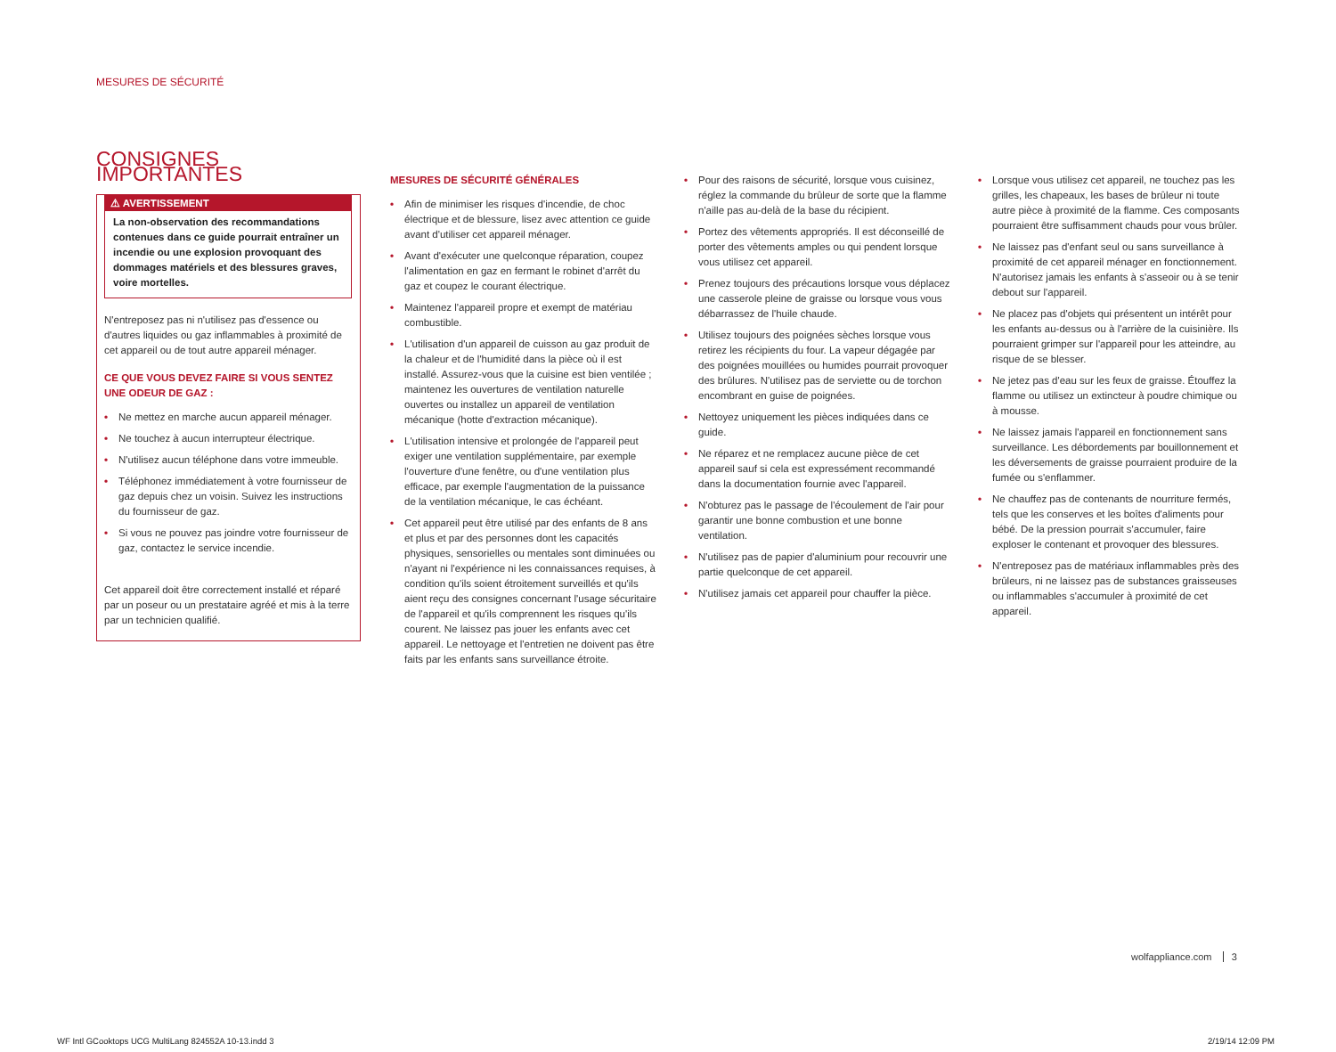MESURES DE SÉCURITÉ
CONSIGNES IMPORTANTES
⚠ AVERTISSEMENT
La non-observation des recommandations contenues dans ce guide pourrait entraîner un incendie ou une explosion provoquant des dommages matériels et des blessures graves, voire mortelles.
N'entreposez pas ni n'utilisez pas d'essence ou d'autres liquides ou gaz inflammables à proximité de cet appareil ou de tout autre appareil ménager.
CE QUE VOUS DEVEZ FAIRE SI VOUS SENTEZ UNE ODEUR DE GAZ :
• Ne mettez en marche aucun appareil ménager.
• Ne touchez à aucun interrupteur électrique.
• N'utilisez aucun téléphone dans votre immeuble.
• Téléphonez immédiatement à votre fournisseur de gaz depuis chez un voisin. Suivez les instructions du fournisseur de gaz.
• Si vous ne pouvez pas joindre votre fournisseur de gaz, contactez le service incendie.
Cet appareil doit être correctement installé et réparé par un poseur ou un prestataire agréé et mis à la terre par un technicien qualifié.
MESURES DE SÉCURITÉ GÉNÉRALES
• Afin de minimiser les risques d'incendie, de choc électrique et de blessure, lisez avec attention ce guide avant d'utiliser cet appareil ménager.
• Avant d'exécuter une quelconque réparation, coupez l'alimentation en gaz en fermant le robinet d'arrêt du gaz et coupez le courant électrique.
• Maintenez l'appareil propre et exempt de matériau combustible.
• L'utilisation d'un appareil de cuisson au gaz produit de la chaleur et de l'humidité dans la pièce où il est installé. Assurez-vous que la cuisine est bien ventilée ; maintenez les ouvertures de ventilation naturelle ouvertes ou installez un appareil de ventilation mécanique (hotte d'extraction mécanique).
• L'utilisation intensive et prolongée de l'appareil peut exiger une ventilation supplémentaire, par exemple l'ouverture d'une fenêtre, ou d'une ventilation plus efficace, par exemple l'augmentation de la puissance de la ventilation mécanique, le cas échéant.
• Cet appareil peut être utilisé par des enfants de 8 ans et plus et par des personnes dont les capacités physiques, sensorielles ou mentales sont diminuées ou n'ayant ni l'expérience ni les connaissances requises, à condition qu'ils soient étroitement surveillés et qu'ils aient reçu des consignes concernant l'usage sécuritaire de l'appareil et qu'ils comprennent les risques qu'ils courent. Ne laissez pas jouer les enfants avec cet appareil. Le nettoyage et l'entretien ne doivent pas être faits par les enfants sans surveillance étroite.
• Pour des raisons de sécurité, lorsque vous cuisinez, réglez la commande du brûleur de sorte que la flamme n'aille pas au-delà de la base du récipient.
• Portez des vêtements appropriés. Il est déconseillé de porter des vêtements amples ou qui pendent lorsque vous utilisez cet appareil.
• Prenez toujours des précautions lorsque vous déplacez une casserole pleine de graisse ou lorsque vous vous débarrassez de l'huile chaude.
• Utilisez toujours des poignées sèches lorsque vous retirez les récipients du four. La vapeur dégagée par des poignées mouillées ou humides pourrait provoquer des brûlures. N'utilisez pas de serviette ou de torchon encombrant en guise de poignées.
• Nettoyez uniquement les pièces indiquées dans ce guide.
• Ne réparez et ne remplacez aucune pièce de cet appareil sauf si cela est expressément recommandé dans la documentation fournie avec l'appareil.
• N'obturez pas le passage de l'écoulement de l'air pour garantir une bonne combustion et une bonne ventilation.
• N'utilisez pas de papier d'aluminium pour recouvrir une partie quelconque de cet appareil.
• N'utilisez jamais cet appareil pour chauffer la pièce.
• Lorsque vous utilisez cet appareil, ne touchez pas les grilles, les chapeaux, les bases de brûleur ni toute autre pièce à proximité de la flamme. Ces composants pourraient être suffisamment chauds pour vous brûler.
• Ne laissez pas d'enfant seul ou sans surveillance à proximité de cet appareil ménager en fonctionnement. N'autorisez jamais les enfants à s'asseoir ou à se tenir debout sur l'appareil.
• Ne placez pas d'objets qui présentent un intérêt pour les enfants au-dessus ou à l'arrière de la cuisinière. Ils pourraient grimper sur l'appareil pour les atteindre, au risque de se blesser.
• Ne jetez pas d'eau sur les feux de graisse. Étouffez la flamme ou utilisez un extincteur à poudre chimique ou à mousse.
• Ne laissez jamais l'appareil en fonctionnement sans surveillance. Les débordements par bouillonnement et les déversements de graisse pourraient produire de la fumée ou s'enflammer.
• Ne chauffez pas de contenants de nourriture fermés, tels que les conserves et les boîtes d'aliments pour bébé. De la pression pourrait s'accumuler, faire exploser le contenant et provoquer des blessures.
• N'entreposez pas de matériaux inflammables près des brûleurs, ni ne laissez pas de substances graisseuses ou inflammables s'accumuler à proximité de cet appareil.
wolfappliance.com 3
WF Intl GCooktops UCG MultiLang 824552A 10-13.indd 3
2/19/14 12:09 PM